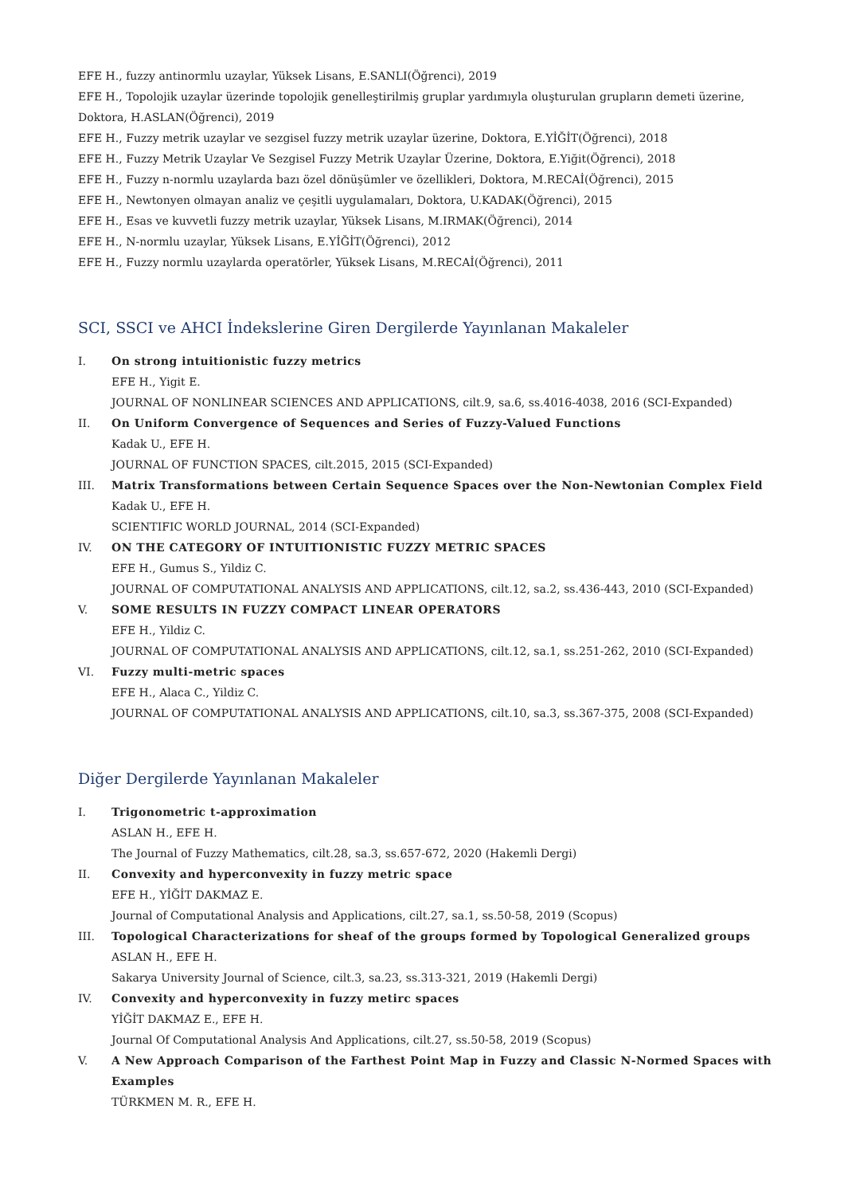EFE H., fuzzy antinormlu uzaylar, Yüksek Lisans, E.SANLI(Öğrenci), 2019
EFE H., Topolojik uzaylar üzerinde topolojik genelleştirilmiş gruplar yardımıyla oluşturulan grupların demeti üzerine, Doktora, H.ASLAN(Öğrenci), 2019
EFE H., Fuzzy metrik uzaylar ve sezgisel fuzzy metrik uzaylar üzerine, Doktora, E.YİĞİT(Öğrenci), 2018
EFE H., Fuzzy Metrik Uzaylar Ve Sezgisel Fuzzy Metrik Uzaylar Üzerine, Doktora, E.Yiğit(Öğrenci), 2018
EFE H., Fuzzy n-normlu uzaylarda bazı özel dönüşümler ve özellikleri, Doktora, M.RECAİ(Öğrenci), 2015
EFE H., Newtonyen olmayan analiz ve çeşitli uygulamaları, Doktora, U.KADAK(Öğrenci), 2015
EFE H., Esas ve kuvvetli fuzzy metrik uzaylar, Yüksek Lisans, M.IRMAK(Öğrenci), 2014
EFE H., N-normlu uzaylar, Yüksek Lisans, E.YİĞİT(Öğrenci), 2012
EFE H., Fuzzy normlu uzaylarda operatörler, Yüksek Lisans, M.RECAİ(Öğrenci), 2011
SCI, SSCI ve AHCI İndekslerine Giren Dergilerde Yayınlanan Makaleler
I. On strong intuitionistic fuzzy metrics
EFE H., Yigit E.
JOURNAL OF NONLINEAR SCIENCES AND APPLICATIONS, cilt.9, sa.6, ss.4016-4038, 2016 (SCI-Expanded)
II. On Uniform Convergence of Sequences and Series of Fuzzy-Valued Functions
Kadak U., EFE H.
JOURNAL OF FUNCTION SPACES, cilt.2015, 2015 (SCI-Expanded)
III. Matrix Transformations between Certain Sequence Spaces over the Non-Newtonian Complex Field
Kadak U., EFE H.
SCIENTIFIC WORLD JOURNAL, 2014 (SCI-Expanded)
IV. ON THE CATEGORY OF INTUITIONISTIC FUZZY METRIC SPACES
EFE H., Gumus S., Yildiz C.
JOURNAL OF COMPUTATIONAL ANALYSIS AND APPLICATIONS, cilt.12, sa.2, ss.436-443, 2010 (SCI-Expanded)
V. SOME RESULTS IN FUZZY COMPACT LINEAR OPERATORS
EFE H., Yildiz C.
JOURNAL OF COMPUTATIONAL ANALYSIS AND APPLICATIONS, cilt.12, sa.1, ss.251-262, 2010 (SCI-Expanded)
VI. Fuzzy multi-metric spaces
EFE H., Alaca C., Yildiz C.
JOURNAL OF COMPUTATIONAL ANALYSIS AND APPLICATIONS, cilt.10, sa.3, ss.367-375, 2008 (SCI-Expanded)
Diğer Dergilerde Yayınlanan Makaleler
I. Trigonometric t-approximation
ASLAN H., EFE H.
The Journal of Fuzzy Mathematics, cilt.28, sa.3, ss.657-672, 2020 (Hakemli Dergi)
II. Convexity and hyperconvexity in fuzzy metric space
EFE H., YİĞİT DAKMAZ E.
Journal of Computational Analysis and Applications, cilt.27, sa.1, ss.50-58, 2019 (Scopus)
III. Topological Characterizations for sheaf of the groups formed by Topological Generalized groups
ASLAN H., EFE H.
Sakarya University Journal of Science, cilt.3, sa.23, ss.313-321, 2019 (Hakemli Dergi)
IV. Convexity and hyperconvexity in fuzzy metirc spaces
YİĞİT DAKMAZ E., EFE H.
Journal Of Computational Analysis And Applications, cilt.27, ss.50-58, 2019 (Scopus)
V. A New Approach Comparison of the Farthest Point Map in Fuzzy and Classic N-Normed Spaces with Examples
TÜRKMEN M. R., EFE H.